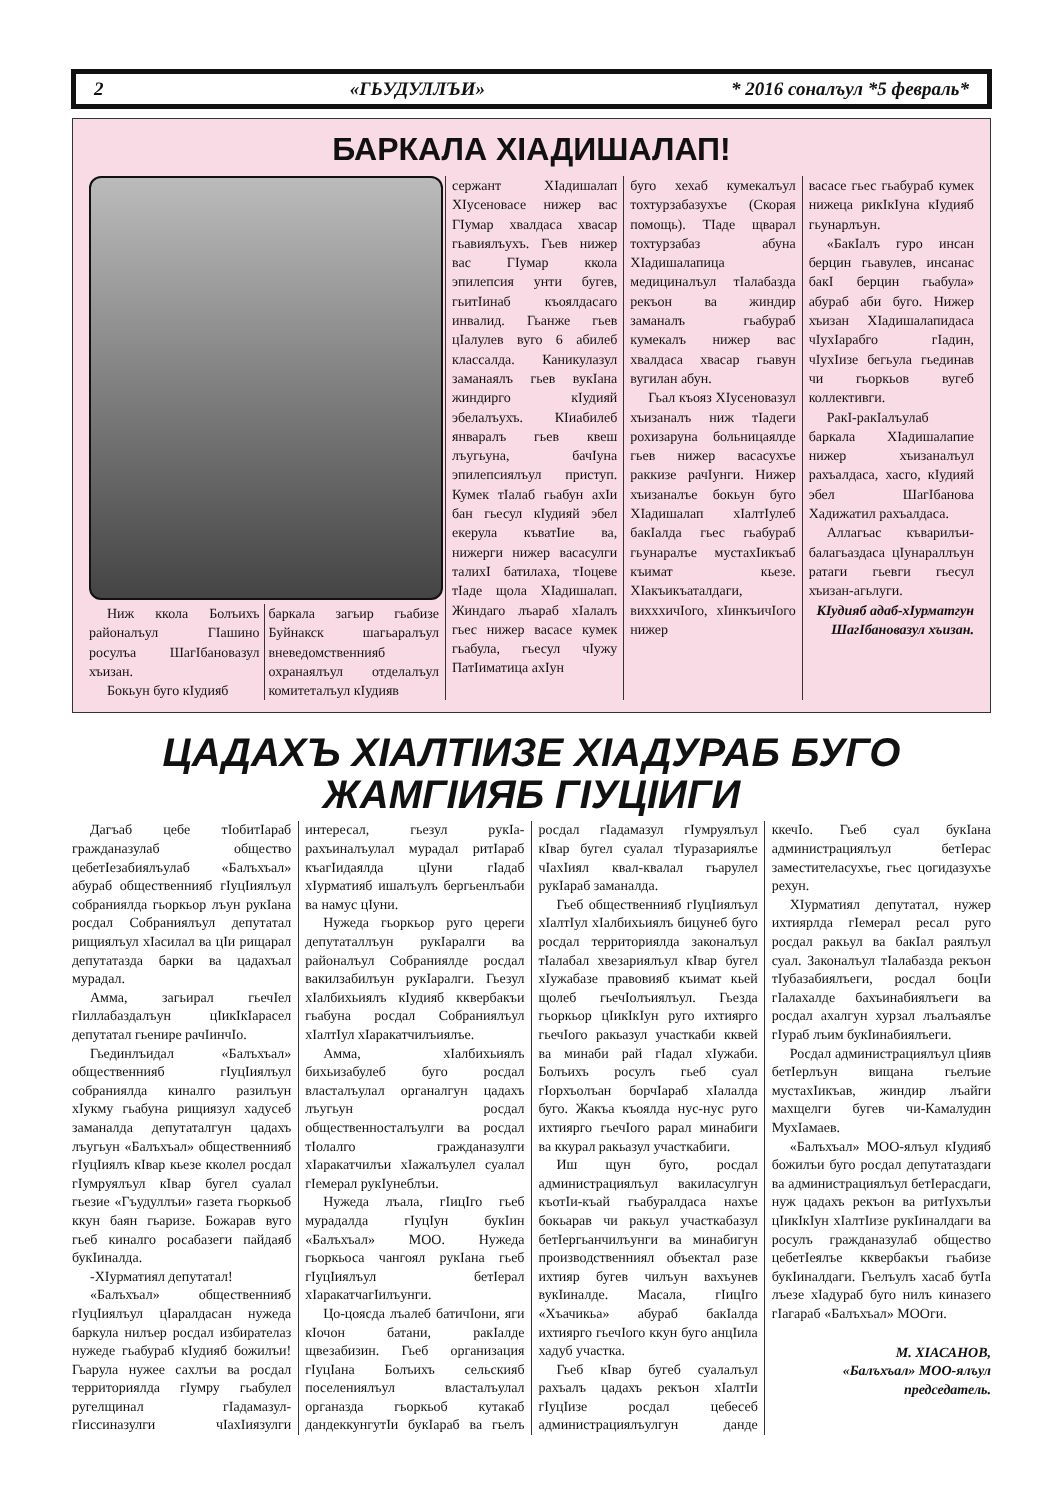2 «ГЬУДУЛЛЪИ» * 2016 соналъул *5 февраль*
БАРКАЛА ХIАДИШАЛАП!
Ниж ккола Болъихъ районалъул ГIашино росулъа ШагIбановазул хъизан.
Бокьун буго кIудияб
баркала загьир гьабизе Буйнакск шагьаралъул вневедомственнияб охранаялъул отделалъул комитеталъул кIудияв
сержант ХIадишалап ХIусеновасе нижер вас ГIумар хвалдаса хвасар гьавиялъухъ. Гьев нижер вас ГIумар ккола эпилепсия унти бугев, гьитIинаб къоялдасаго инвалид. Гьанже гьев цIалулев вуго 6 абилеб классалда. Каникулазул заманаялъ гьев вукIана жиндирго кIудияй эбелалъухъ. КIиабилеб январалъ гьев квеш лъугьуна, бачIуна эпилепсиялъул приступ. Кумек тIалаб гьабун ахIи бан гьесул кIудияй эбел екерула къватIие ва, нижерги нижер васасулги талихI батилаха, тIоцеве тIаде щола ХIадишалап. Жиндаго лъараб хIалалъ гьес нижер васасе кумек гьабула, гьесул чIужу ПатIиматица ахIун
буго хехаб кумекалъул тохтурзабазухъе (Скорая помощь). ТIаде щварал тохтурзабаз абуна ХIадишалапица медициналъул тIалабазда рекъон ва жиндир заманалъ гьабураб кумекалъ нижер вас хвалдаса хвасар гьавун вугилан абун.
Гьал къояз ХIусеновазул хъизаналъ ниж тIадеги рохизаруна больницаялде гьев нижер васасухъе раккизе рачIунги. Нижер хъизаналъе бокьун буго ХIадишалап хIалтIулеб бакIалда гьес гьабураб гьунаралъе мустахIикъаб къимат кьезе. ХIакъикъаталдаги, вихххичIого, хIинкъичIого нижер
васасе гьес гьабураб кумек нижеца рикIкIуна кIудияб гьунарлъун.
«БакIалъ гуро инсан берцин гьавулев, инсанас бакI берцин гьабула» абураб аби буго. Нижер хъизан ХIадишалапидаса чIухIарабго гIадин, чIухIизе бегьула гьединав чи гьоркьов вугеб коллективги.
РакI-ракIалъулаб баркала ХIадишалапие нижер хъизаналъул рахъалдаса, хасго, кIудияй эбел ШагIбанова Хадижатил рахъалдаса.
Аллагьас къварилъи-балагьаздаса цIунараллъун ратаги гьевги гьесул хъизан-агьлуги.
КIудияб адаб-хIурматгун ШагIбановазул хъизан.
ЦАДАХЪ ХIАЛТIИЗЕ ХIАДУРАБ БУГО
ЖАМГIИЯБ ГIУЦIИГИ
Дагъаб цебе тIобитIараб гражданазулаб общество цебетIезабиялъулаб «Балъхъал» абураб общественнияб гIуцIиялъул собраниялда гьоркьор лъун рукIана росдал Собраниялъул депутатал рищиялъул хIасилал ва цIи рищарал депутатазда барки ва цадахъал мурадал.
Амма, загьирал гьечIел гIиллабаздалъун цIикIкIарасел депутатал гьенире рачIинчIо.
Гьединлъидал «Балъхъал» общественнияб гIуцIиялъул собраниялда киналго разилъун хIукму гьабуна рищиязул хадусеб заманалда депутаталгун цадахъ лъугьун «Балъхъал» общественнияб гIуцIиялъ кIвар кьезе кколел росдал гIумруялъул кIвар бугел суалал гьезие «Гъудуллъи» газета гьоркьоб ккун баян гьаризе. Божарав вуго гьеб киналго росабазеги пайдаяб букIиналда.
-ХIурматиял депутатал!
«Балъхъал» общественнияб гIуцIиялъул цIаралдасан нужеда баркула нилъер росдал избирателаз нужеде гьабураб кIудияб божилъи! Гьарула нужее сахлъи ва росдал территориялда гIумру гьабулел ругелщинал гIадамазул-гIиссиназулги чIахIиязулги интересал, гьезул рукIа-рахъиналъулал мурадал ритIараб къагIидаялда цIуни гIадаб хIурматияб ишалъулъ бергьенлъаби ва намус цIуни.
Нужеда гьоркьор руго цереги депутаталлъун рукIаралги ва районалъул Собраниялде росдал вакилзабилъун рукIаралги. Гьезул хIалбихьиялъ кIудияб кквербакъи гьабуна росдал Собраниялъул хIалтIул хIаракатчилъиялъе.
Амма, хIалбихьиялъ бихьизабулеб буго росдал власталъулал органалгун цадахъ лъугьун росдал общественносталъулги ва росдал тIолалго гражданазулги хIаракатчилъи хIажалъулел суалал гIемерал рукIунеблъи.
Нужеда лъала, гIицIго гьеб мурадалда гIуцIун букIин «Балъхъал» МОО. Нужеда гьоркьоса чангоял рукIана гьеб гIуцIиялъул бетIерал хIаракатчагIилъунги.
Цо-цоясда лъалеб батичIони, яги кIочон батани, ракIалде щвезабизин. Гьеб организация гIуцIана Болъихъ сельскияб поселениялъул власталъулал органазда гьоркьоб кутакаб дандеккунгутIи букIараб ва гьелъ росдал гIадамазул гIумруялъул кIвар бугел суалал тIуразариялъе чIахIиял квал-квалал гьарулел рукIараб заманалда.
Гьеб общественнияб гIуцIиялъул хIалтIул хIалбихьиялъ бицунеб буго росдал территориялда законалъул тIалабал хвезариялъул кIвар бугел хIужабазе правовияб къимат кьей щолеб гьечIолъиялъул. Гьезда гьоркьор цIикIкIун руго ихтиярго гьечIого ракьазул участкаби кквей ва минаби рай гIадал хIужаби. Болъихъ росулъ гьеб суал гIорхъолъан борчIараб хIалалда буго. Жакъа къоялда нус-нус руго ихтиярго гьечIого рарал минабиги ва ккурал ракьазул участкабиги.
Иш щун буго, росдал администрациялъул вакиласулгун къотIи-къай гьабуралдаса нахъе бокьарав чи ракьул участкабазул бетIергьанчилъунги ва минабигун производственниял объектал разе ихтияр бугев чилъун вахъунев вукIиналде. Масала, гIицIго «Хъачикьа» абураб бакIалда ихтиярго гьечIого ккун буго анцIила хадуб участка.
Гьеб кIвар бугеб суалалъул рахъалъ цадахъ рекъон хIалтIи гIуцIизе росдал цебесеб администрациялъулгун данде ккечIо. Гьеб суал букIана администрациялъул бетIерас заместителасухъе, гьес цогидазухъе рехун.
ХIурматиял депутатал, нужер ихтиярлда гIемерал ресал руго росдал ракьул ва бакIал раялъул суал. Законалъул тIалабазда рекъон тIубазабиялъеги, росдал боцIи гIалахалде бахъинабиялъеги ва росдал ахалгун хурзал лъалъаялъе гIураб лъим букIинабиялъеги.
Росдал администрациялъул цIияв бетIерлъун вищана гьелъие мустахIикъав, жиндир лъайги махщелги бугев чи-Камалудин МухIамаев.
«Балъхъал» МОО-ялъул кIудияб божилъи буго росдал депутатаздаги ва администрациялъул бетIерасдаги, нуж цадахъ рекъон ва ритIухълъи цIикIкIун хIалтIизе рукIиналдаги ва росулъ гражданазулаб общество цебетIеялъе кквербакъи гьабизе букIиналдаги. Гьелъулъ хасаб бутIа лъезе хIадураб буго нилъ киназего гIагараб «Балъхъал» МООги.
М. ХIАСАНОВ,
«Балъхъал» МОО-ялъул председатель.